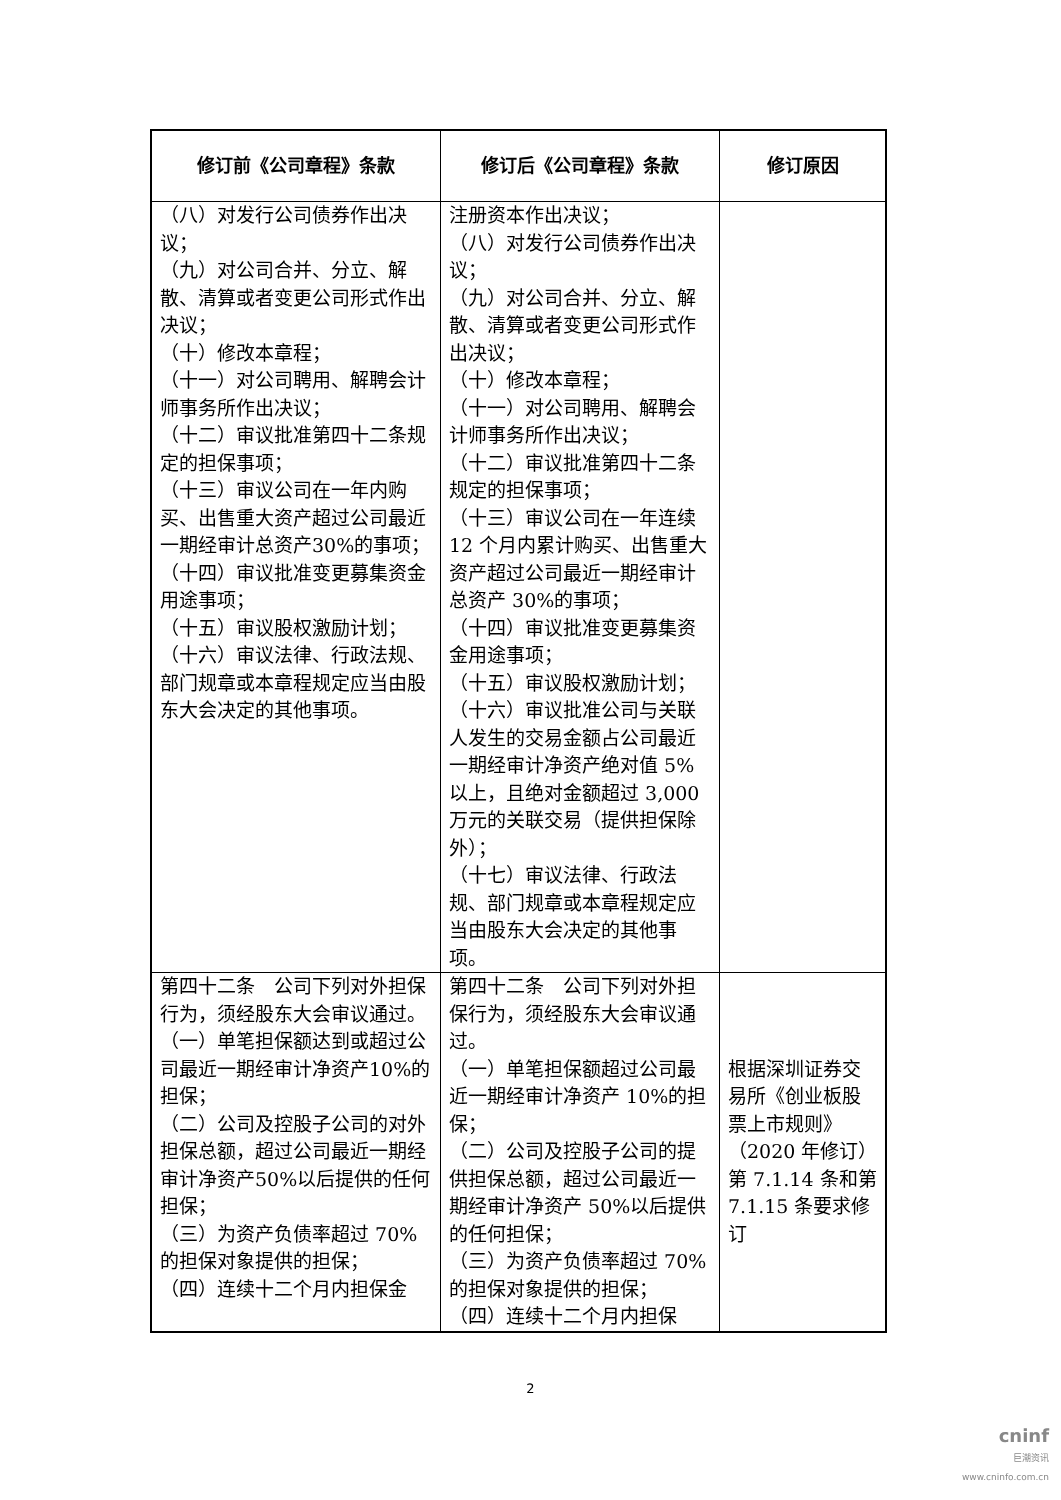| 修订前《公司章程》条款 | 修订后《公司章程》条款 | 修订原因 |
| --- | --- | --- |
| （八）对发行公司债券作出决议； （九）对公司合并、分立、解散、清算或者变更公司形式作出决议； （十）修改本章程； （十一）对公司聘用、解聘会计师事务所作出决议； （十二）审议批准第四十二条规定的担保事项； （十三）审议公司在一年内购买、出售重大资产超过公司最近一期经审计总资产30%的事项； （十四）审议批准变更募集资金用途事项； （十五）审议股权激励计划； （十六）审议法律、行政法规、部门规章或本章程规定应当由股东大会决定的其他事项。 | 注册资本作出决议； （八）对发行公司债券作出决议； （九）对公司合并、分立、解散、清算或者变更公司形式作出决议； （十）修改本章程； （十一）对公司聘用、解聘会计师事务所作出决议； （十二）审议批准第四十二条规定的担保事项； （十三）审议公司在一年连续 12 个月内累计购买、出售重大资产超过公司最近一期经审计总资产 30%的事项； （十四）审议批准变更募集资金用途事项； （十五）审议股权激励计划； （十六）审议批准公司与关联人发生的交易金额占公司最近一期经审计净资产绝对值 5%以上，且绝对金额超过 3,000 万元的关联交易（提供担保除外）； （十七）审议法律、行政法规、部门规章或本章程规定应当由股东大会决定的其他事项。 | |
| 第四十二条 公司下列对外担保行为，须经股东大会审议通过。 （一）单笔担保额达到或超过公司最近一期经审计净资产10%的担保； （二）公司及控股子公司的对外担保总额，超过公司最近一期经审计净资产50%以后提供的任何担保； （三）为资产负债率超过 70%的担保对象提供的担保； （四）连续十二个月内担保金 | 第四十二条 公司下列对外担保行为，须经股东大会审议通过。 （一）单笔担保额超过公司最近一期经审计净资产 10%的担保； （二）公司及控股子公司的提供担保总额，超过公司最近一期经审计净资产 50%以后提供的任何担保； （三）为资产负债率超过 70%的担保对象提供的担保； （四）连续十二个月内担保 | 根据深圳证券交易所《创业板股票上市规则》（2020 年修订）第 7.1.14 条和第 7.1.15 条要求修订 |
2
cninf
巨潮资讯
www.cninfo.com.cn